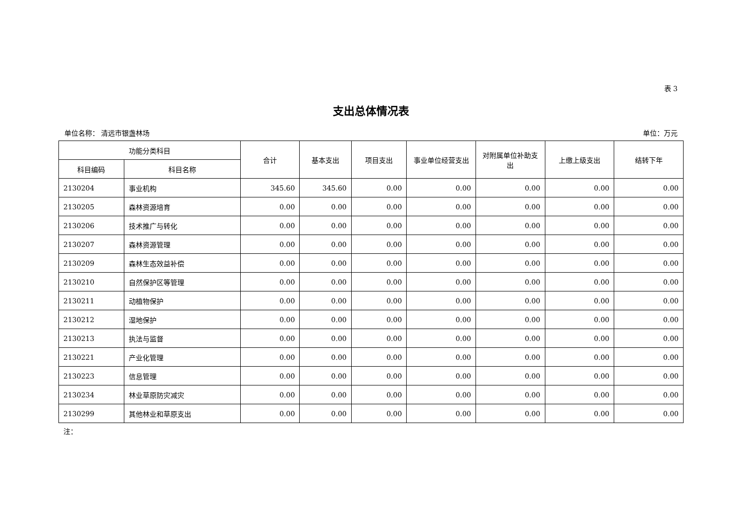表 3
支出总体情况表
单位名称： 清远市银盏林场 单位：万元
| 功能分类科目 | | 合计 | 基本支出 | 项目支出 | 事业单位经营支出 | 对附属单位补助支出 | 上缴上级支出 | 结转下年 |
| --- | --- | --- | --- | --- | --- | --- | --- | --- |
| 科目编码 | 科目名称 | | | | | | | |
| 2130204 | 事业机构 | 345.60 | 345.60 | 0.00 | 0.00 | 0.00 | 0.00 | 0.00 |
| 2130205 | 森林资源培育 | 0.00 | 0.00 | 0.00 | 0.00 | 0.00 | 0.00 | 0.00 |
| 2130206 | 技术推广与转化 | 0.00 | 0.00 | 0.00 | 0.00 | 0.00 | 0.00 | 0.00 |
| 2130207 | 森林资源管理 | 0.00 | 0.00 | 0.00 | 0.00 | 0.00 | 0.00 | 0.00 |
| 2130209 | 森林生态效益补偿 | 0.00 | 0.00 | 0.00 | 0.00 | 0.00 | 0.00 | 0.00 |
| 2130210 | 自然保护区等管理 | 0.00 | 0.00 | 0.00 | 0.00 | 0.00 | 0.00 | 0.00 |
| 2130211 | 动植物保护 | 0.00 | 0.00 | 0.00 | 0.00 | 0.00 | 0.00 | 0.00 |
| 2130212 | 湿地保护 | 0.00 | 0.00 | 0.00 | 0.00 | 0.00 | 0.00 | 0.00 |
| 2130213 | 执法与监督 | 0.00 | 0.00 | 0.00 | 0.00 | 0.00 | 0.00 | 0.00 |
| 2130221 | 产业化管理 | 0.00 | 0.00 | 0.00 | 0.00 | 0.00 | 0.00 | 0.00 |
| 2130223 | 信息管理 | 0.00 | 0.00 | 0.00 | 0.00 | 0.00 | 0.00 | 0.00 |
| 2130234 | 林业草原防灾减灾 | 0.00 | 0.00 | 0.00 | 0.00 | 0.00 | 0.00 | 0.00 |
| 2130299 | 其他林业和草原支出 | 0.00 | 0.00 | 0.00 | 0.00 | 0.00 | 0.00 | 0.00 |
注：